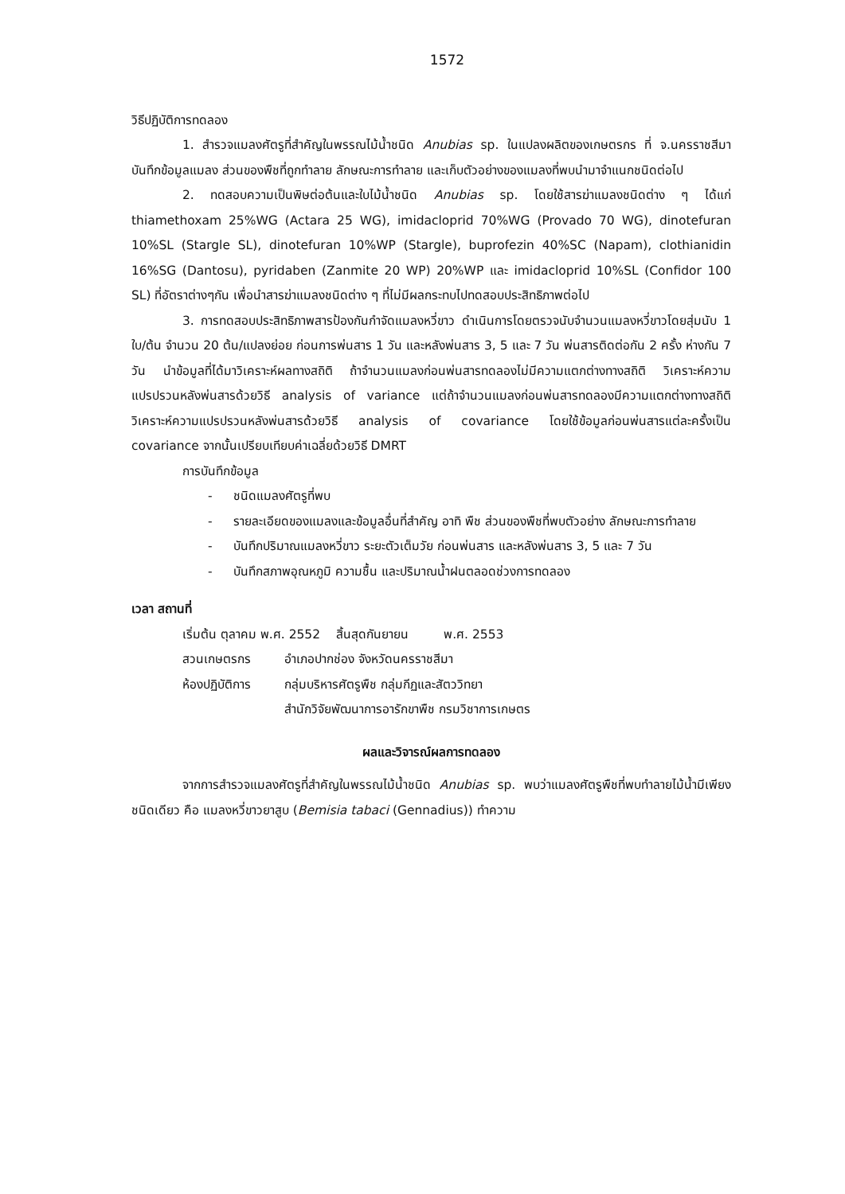1572
วิธีปฏิบัติการทดลอง
1. สำรวจแมลงศัตรูที่สำคัญในพรรณไม้น้ำชนิด Anubias sp. ในแปลงผลิตของเกษตรกร ที่ จ.นครราชสีมา บันทึกข้อมูลแมลง ส่วนของพืชที่ถูกทำลาย ลักษณะการทำลาย และเก็บตัวอย่างของแมลงที่พบนำมาจำแนกชนิดต่อไป
2. ทดสอบความเป็นพิษต่อต้นและใบไม้น้ำชนิด Anubias sp. โดยใช้สารฆ่าแมลงชนิดต่าง ๆ ได้แก่ thiamethoxam 25%WG (Actara 25 WG), imidacloprid 70%WG (Provado 70 WG), dinotefuran 10%SL (Stargle SL), dinotefuran 10%WP (Stargle), buprofezin 40%SC (Napam), clothianidin 16%SG (Dantosu), pyridaben (Zanmite 20 WP) 20%WP และ imidacloprid 10%SL (Confidor 100 SL) ที่อัตราต่างๆกัน เพื่อนำสารฆ่าแมลงชนิดต่าง ๆ ที่ไม่มีผลกระทบไปทดสอบประสิทธิภาพต่อไป
3. การทดสอบประสิทธิภาพสารป้องกันกำจัดแมลงหวี่ขาว ดำเนินการโดยตรวจนับจำนวนแมลงหวี่ขาวโดยสุ่มนับ 1 ใบ/ต้น จำนวน 20 ต้น/แปลงย่อย ก่อนการพ่นสาร 1 วัน และหลังพ่นสาร 3, 5 และ 7 วัน พ่นสารติดต่อกัน 2 ครั้ง ห่างกัน 7 วัน นำข้อมูลที่ได้มาวิเคราะห์ผลทางสถิติ ถ้าจำนวนแมลงก่อนพ่นสารทดลองไม่มีความแตกต่างทางสถิติ วิเคราะห์ความแปรปรวนหลังพ่นสารด้วยวิธี analysis of variance แต่ถ้าจำนวนแมลงก่อนพ่นสารทดลองมีความแตกต่างทางสถิติ วิเคราะห์ความแปรปรวนหลังพ่นสารด้วยวิธี analysis of covariance โดยใช้ข้อมูลก่อนพ่นสารแต่ละครั้งเป็น covariance จากนั้นเปรียบเทียบค่าเฉลี่ยด้วยวิธี DMRT
การบันทึกข้อมูล
- ชนิดแมลงศัตรูที่พบ
- รายละเอียดของแมลงและข้อมูลอื่นที่สำคัญ อาทิ พืช ส่วนของพืชที่พบตัวอย่าง ลักษณะการทำลาย
- บันทึกปริมาณแมลงหวี่ขาว ระยะตัวเต็มวัย ก่อนพ่นสาร และหลังพ่นสาร 3, 5 และ 7 วัน
- บันทึกสภาพอุณหภูมิ ความชื้น และปริมาณน้ำฝนตลอดช่วงการทดลอง
เวลา สถานที่
เริ่มต้น ตุลาคม พ.ศ. 2552 สิ้นสุดกันยายน พ.ศ. 2553
สวนเกษตรกร อำเภอปากช่อง จังหวัดนครราชสีมา
ห้องปฏิบัติการ กลุ่มบริหารศัตรูพืช กลุ่มกีฏและสัตววิทยา
สำนักวิจัยพัฒนาการอารักขาพืช กรมวิชาการเกษตร
ผลและวิจารณ์ผลการทดลอง
จากการสำรวจแมลงศัตรูที่สำคัญในพรรณไม้น้ำชนิด Anubias sp. พบว่าแมลงศัตรูพืชที่พบทำลายไม้น้ำมีเพียงชนิดเดียว คือ แมลงหวี่ขาวยาสูบ (Bemisia tabaci (Gennadius)) ทำความ